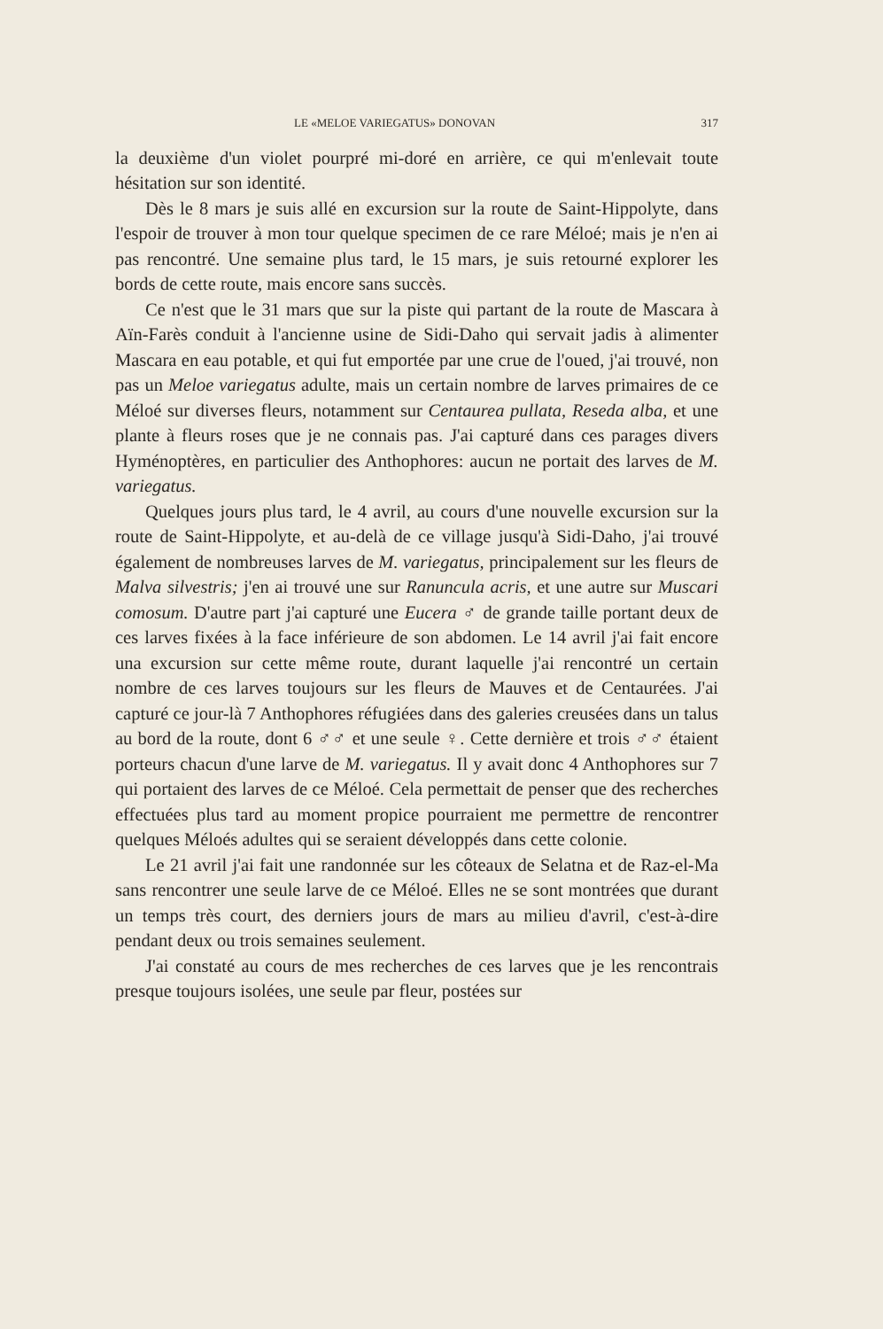LE «MELOE VARIEGATUS» DONOVAN 317
la deuxième d'un violet pourpré mi-doré en arrière, ce qui m'enlevait toute hésitation sur son identité.
Dès le 8 mars je suis allé en excursion sur la route de Saint-Hippolyte, dans l'espoir de trouver à mon tour quelque specimen de ce rare Méloé; mais je n'en ai pas rencontré. Une semaine plus tard, le 15 mars, je suis retourné explorer les bords de cette route, mais encore sans succès.
Ce n'est que le 31 mars que sur la piste qui partant de la route de Mascara à Aïn-Farès conduit à l'ancienne usine de Sidi-Daho qui servait jadis à alimenter Mascara en eau potable, et qui fut emportée par une crue de l'oued, j'ai trouvé, non pas un Meloe variegatus adulte, mais un certain nombre de larves primaires de ce Méloé sur diverses fleurs, notamment sur Centaurea pullata, Reseda alba, et une plante à fleurs roses que je ne connais pas. J'ai capturé dans ces parages divers Hyménoptères, en particulier des Anthophores: aucun ne portait des larves de M. variegatus.
Quelques jours plus tard, le 4 avril, au cours d'une nouvelle excursion sur la route de Saint-Hippolyte, et au-delà de ce village jusqu'à Sidi-Daho, j'ai trouvé également de nombreuses larves de M. variegatus, principalement sur les fleurs de Malva silvestris; j'en ai trouvé une sur Ranuncula acris, et une autre sur Muscari comosum. D'autre part j'ai capturé une Eucera ♂ de grande taille portant deux de ces larves fixées à la face inférieure de son abdomen. Le 14 avril j'ai fait encore una excursion sur cette même route, durant laquelle j'ai rencontré un certain nombre de ces larves toujours sur les fleurs de Mauves et de Centaurées. J'ai capturé ce jour-là 7 Anthophores réfugiées dans des galeries creusées dans un talus au bord de la route, dont 6 ♂♂ et une seule ♀. Cette dernière et trois ♂♂ étaient porteurs chacun d'une larve de M. variegatus. Il y avait donc 4 Anthophores sur 7 qui portaient des larves de ce Méloé. Cela permettait de penser que des recherches effectuées plus tard au moment propice pourraient me permettre de rencontrer quelques Méloés adultes qui se seraient développés dans cette colonie.
Le 21 avril j'ai fait une randonnée sur les côteaux de Selatna et de Raz-el-Ma sans rencontrer une seule larve de ce Méloé. Elles ne se sont montrées que durant un temps très court, des derniers jours de mars au milieu d'avril, c'est-à-dire pendant deux ou trois semaines seulement.
J'ai constaté au cours de mes recherches de ces larves que je les rencontrais presque toujours isolées, une seule par fleur, postées sur